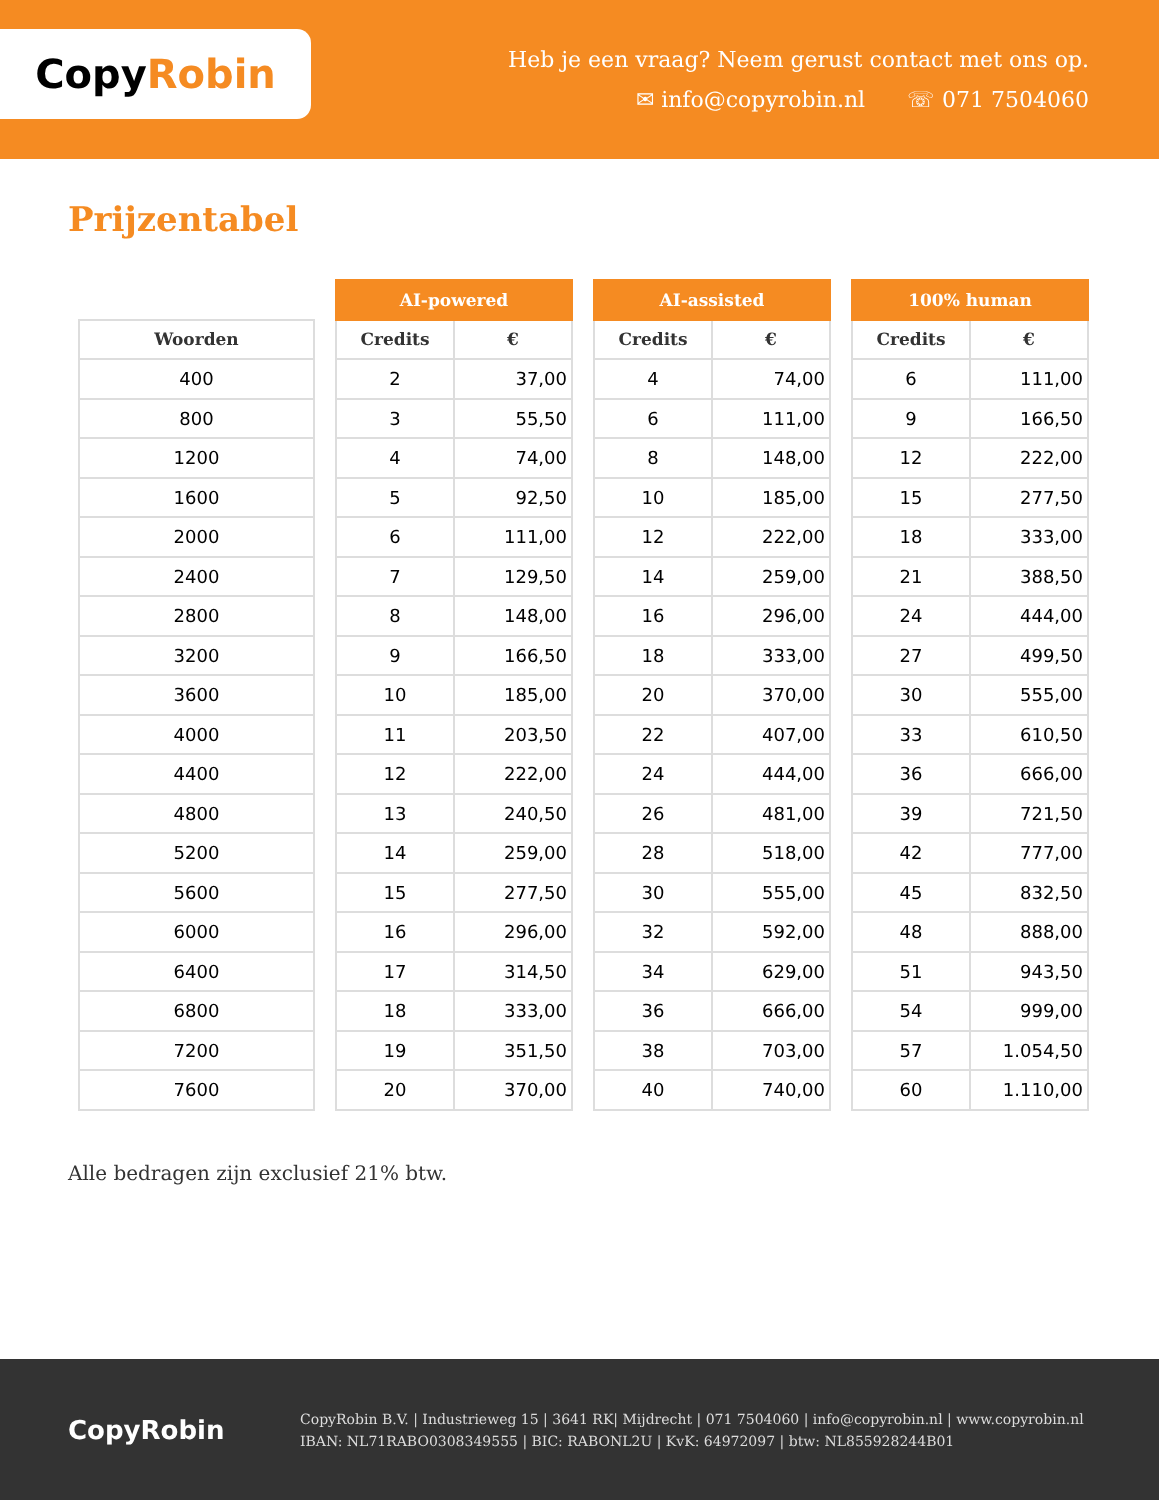Copy Robin
Heb je een vraag? Neem gerust contact met ons op.
✉ info@copyrobin.nl ☏ 071 7504060
Prijzentabel
| Woorden |
| --- |
| 400 |
| 800 |
| 1200 |
| 1600 |
| 2000 |
| 2400 |
| 2800 |
| 3200 |
| 3600 |
| 4000 |
| 4400 |
| 4800 |
| 5200 |
| 5600 |
| 6000 |
| 6400 |
| 6800 |
| 7200 |
| 7600 |
| AI-powered | |
| --- | --- |
| Credits | € |
| 2 | 37,00 |
| 3 | 55,50 |
| 4 | 74,00 |
| 5 | 92,50 |
| 6 | 111,00 |
| 7 | 129,50 |
| 8 | 148,00 |
| 9 | 166,50 |
| 10 | 185,00 |
| 11 | 203,50 |
| 12 | 222,00 |
| 13 | 240,50 |
| 14 | 259,00 |
| 15 | 277,50 |
| 16 | 296,00 |
| 17 | 314,50 |
| 18 | 333,00 |
| 19 | 351,50 |
| 20 | 370,00 |
| AI-assisted | |
| --- | --- |
| Credits | € |
| 4 | 74,00 |
| 6 | 111,00 |
| 8 | 148,00 |
| 10 | 185,00 |
| 12 | 222,00 |
| 14 | 259,00 |
| 16 | 296,00 |
| 18 | 333,00 |
| 20 | 370,00 |
| 22 | 407,00 |
| 24 | 444,00 |
| 26 | 481,00 |
| 28 | 518,00 |
| 30 | 555,00 |
| 32 | 592,00 |
| 34 | 629,00 |
| 36 | 666,00 |
| 38 | 703,00 |
| 40 | 740,00 |
| 100% human | |
| --- | --- |
| Credits | € |
| 6 | 111,00 |
| 9 | 166,50 |
| 12 | 222,00 |
| 15 | 277,50 |
| 18 | 333,00 |
| 21 | 388,50 |
| 24 | 444,00 |
| 27 | 499,50 |
| 30 | 555,00 |
| 33 | 610,50 |
| 36 | 666,00 |
| 39 | 721,50 |
| 42 | 777,00 |
| 45 | 832,50 |
| 48 | 888,00 |
| 51 | 943,50 |
| 54 | 999,00 |
| 57 | 1.054,50 |
| 60 | 1.110,00 |
Alle bedragen zijn exclusief 21% btw.
CopyRobin
CopyRobin B.V. | Industrieweg 15 | 3641 RK| Mijdrecht | 071 7504060 | info@copyrobin.nl | www.copyrobin.nl
IBAN: NL71RABO0308349555 | BIC: RABONL2U | KvK: 64972097 | btw: NL855928244B01